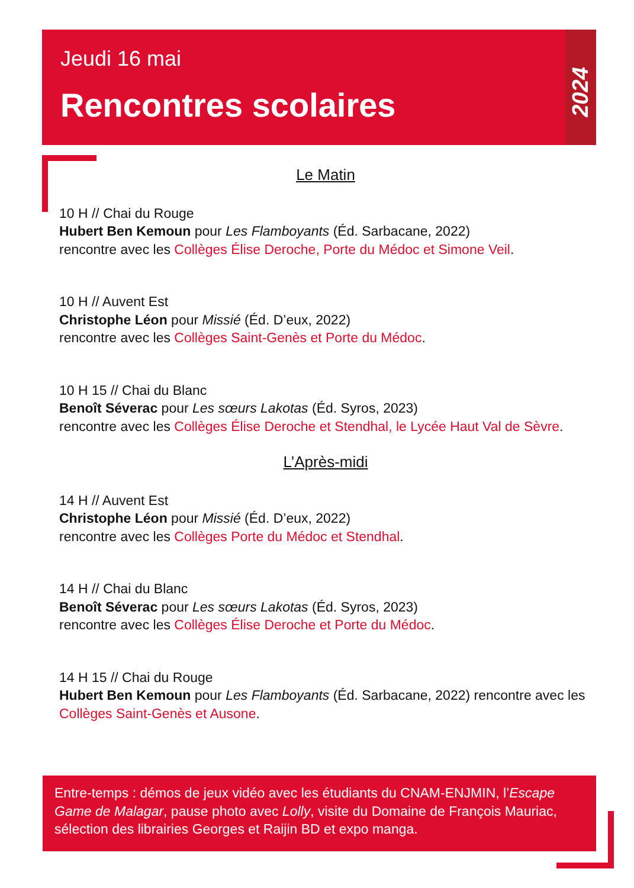Jeudi 16 mai
Rencontres scolaires
2024
Le Matin
10 H // Chai du Rouge
Hubert Ben Kemoun pour Les Flamboyants (Éd. Sarbacane, 2022)
rencontre avec les Collèges Élise Deroche, Porte du Médoc et Simone Veil.
10 H // Auvent Est
Christophe Léon pour Missié (Éd. D’eux, 2022)
rencontre avec les Collèges Saint-Genès et Porte du Médoc.
10 H 15 // Chai du Blanc
Benoît Séverac pour Les sœurs Lakotas (Éd. Syros, 2023)
rencontre avec les Collèges Élise Deroche et Stendhal, le Lycée Haut Val de Sèvre.
L’Après-midi
14 H // Auvent Est
Christophe Léon pour Missié (Éd. D’eux, 2022)
rencontre avec les Collèges Porte du Médoc et Stendhal.
14 H // Chai du Blanc
Benoît Séverac pour Les sœurs Lakotas (Éd. Syros, 2023)
rencontre avec les Collèges Élise Deroche et Porte du Médoc.
14 H 15 // Chai du Rouge
Hubert Ben Kemoun pour Les Flamboyants (Éd. Sarbacane, 2022) rencontre avec les Collèges Saint-Genès et Ausone.
Entre-temps : démos de jeux vidéo avec les étudiants du CNAM-ENJMIN, l’Escape Game de Malagar, pause photo avec Lolly, visite du Domaine de François Mauriac, sélection des librairies Georges et Raijin BD et expo manga.